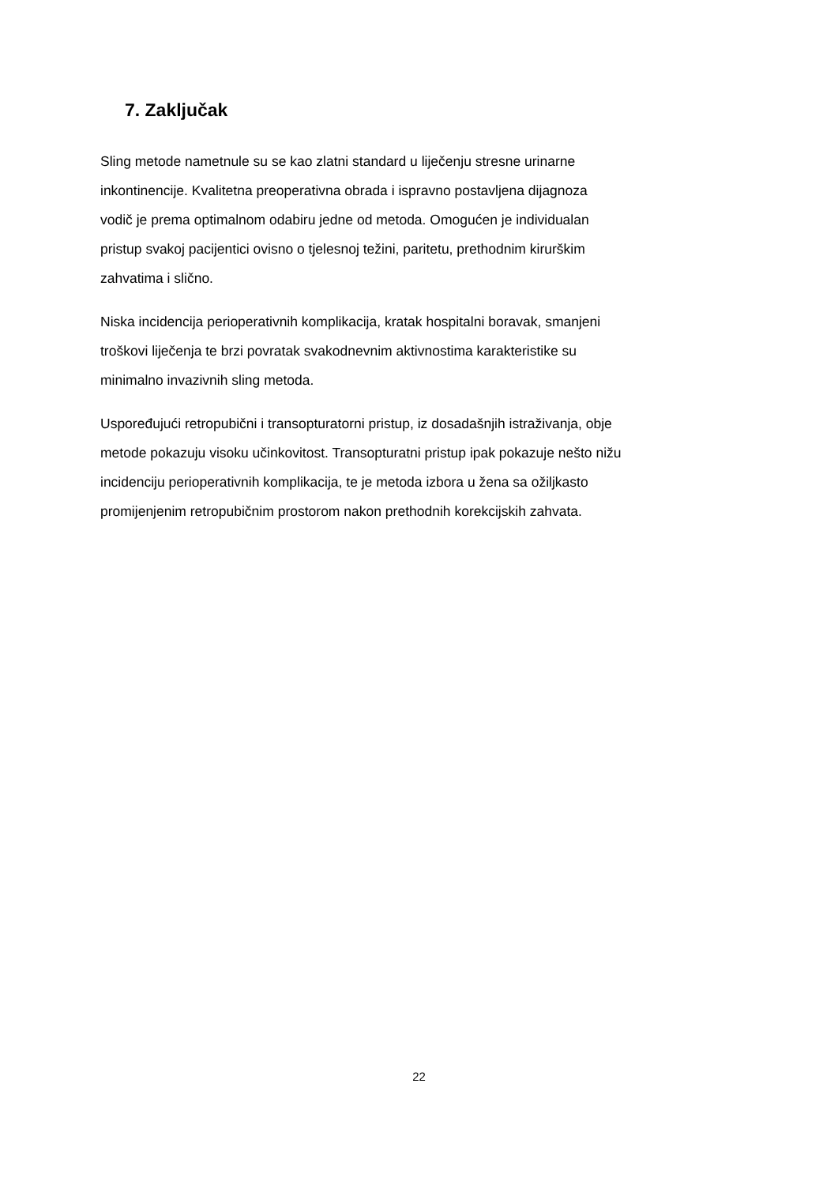7. Zaključak
Sling metode nametnule su se kao zlatni standard u liječenju stresne urinarne
inkontinencije. Kvalitetna preoperativna obrada i ispravno postavljena dijagnoza
vodič je prema optimalnom odabiru jedne od metoda. Omogućen je individualan
pristup svakoj pacijentici ovisno o tjelesnoj težini, paritetu, prethodnim kirurškim
zahvatima i slično.
Niska incidencija perioperativnih komplikacija, kratak hospitalni boravak, smanjeni
troškovi liječenja te brzi povratak svakodnevnim aktivnostima karakteristike su
minimalno invazivnih sling metoda.
Uspoređujući retropubični i transopturatorni pristup, iz dosadašnjih istraživanja, obje
metode pokazuju visoku učinkovitost. Transopturatni pristup ipak pokazuje nešto nižu
incidenciju perioperativnih komplikacija, te je metoda izbora u žena sa ožiljkasto
promijenjenim retropubičnim prostorom nakon prethodnih korekcijskih zahvata.
22